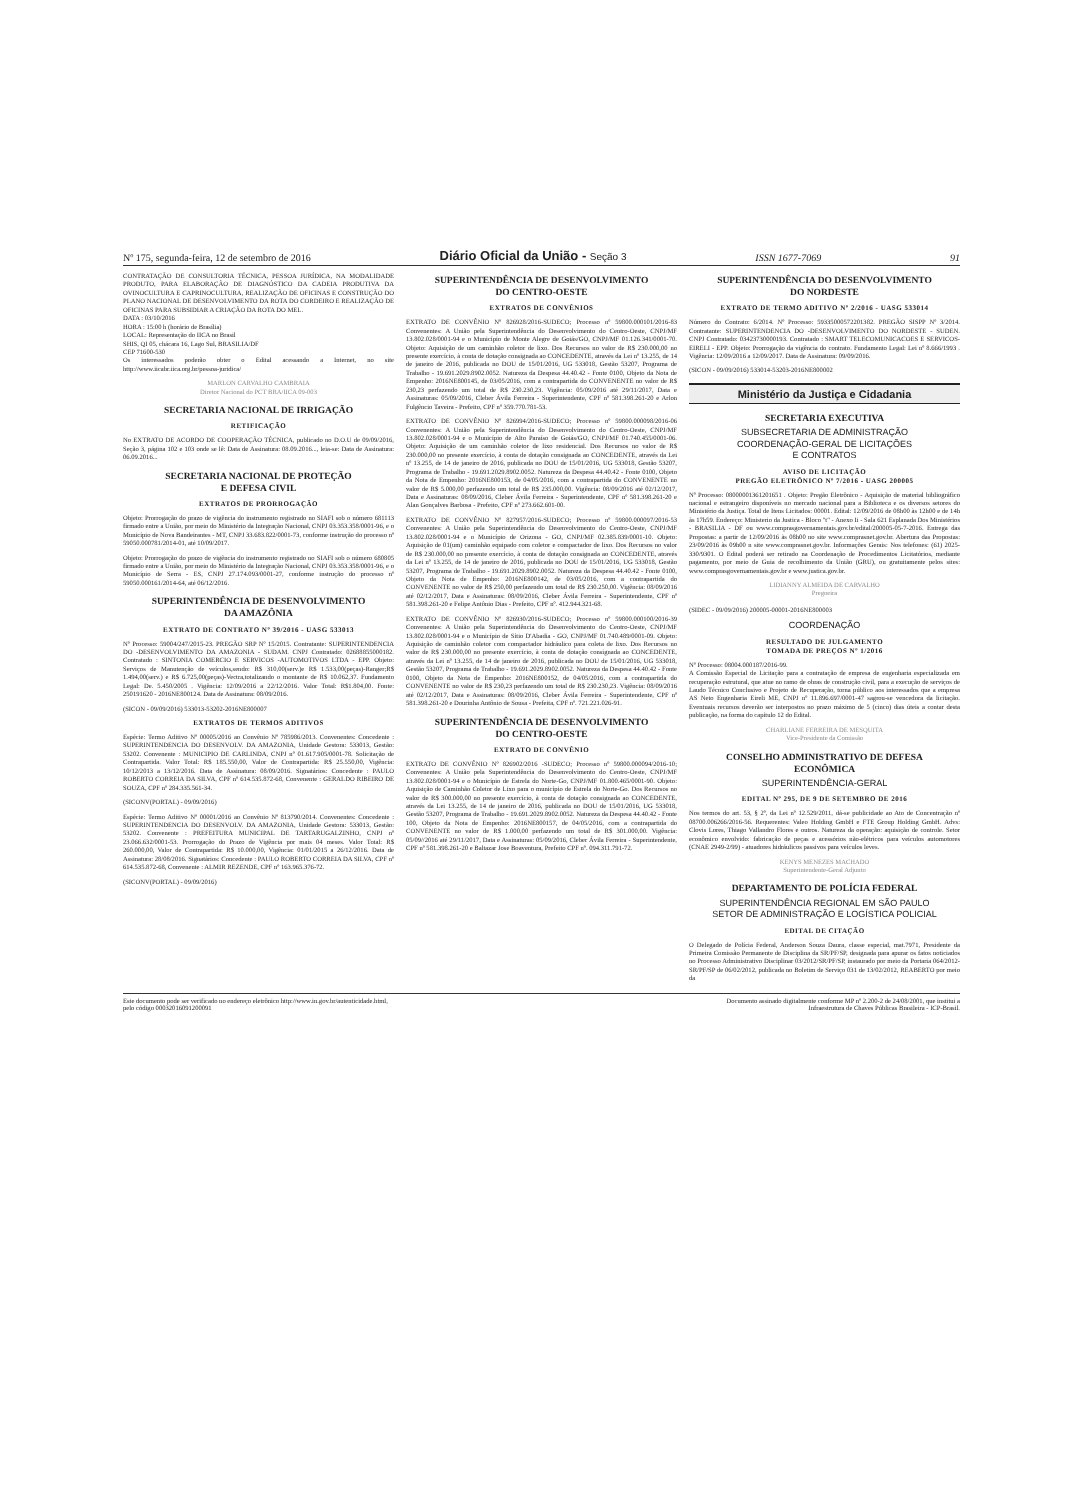Nº 175, segunda-feira, 12 de setembro de 2016 Diário Oficial da União - Seção 3 ISSN 1677-7069 91
CONTRATAÇÃO DE CONSULTORIA TÉCNICA, PESSOA JURÍDICA, NA MODALIDADE PRODUTO, PARA ELABORAÇÃO DE DIAGNÓSTICO DA CADEIA PRODUTIVA DA OVINOCULTURA E CAPRINOCULTURA, REALIZAÇÃO DE OFICINAS E CONSTRUÇÃO DO PLANO NACIONAL DE DESENVOLVIMENTO DA ROTA DO CORDEIRO E REALIZAÇÃO DE OFICINAS PARA SUBSIDIAR A CRIAÇÃO DA ROTA DO MEL.
DATA : 03/10/2016
HORA : 15:00 h (horário de Brasília)
LOCAL: Representação do IICA no Brasil
SHIS, QI 05, chácara 16, Lago Sul, BRASILIA/DF
CEP 71600-530
Os interessados poderão obter o Edital acessando a Internet, no site http://www.iicabr.iica.org.br/pessoa-juridica/
MARLON CARVALHO CAMBRAIA
Diretor Nacional do PCT BRA/IICA 09-003
SECRETARIA NACIONAL DE IRRIGAÇÃO
RETIFICAÇÃO
No EXTRATO DE ACORDO DE COOPERAÇÃO TÉCNICA, publicado no D.O.U de 09/09/2016, Seção 3, página 102 e 103 onde se lê: Data de Assinatura: 08.09.2016..., leia-se: Data de Assinatura: 06.09.2016...
SECRETARIA NACIONAL DE PROTEÇÃO
E DEFESA CIVIL
EXTRATOS DE PRORROGAÇÃO
Objeto: Prorrogação do prazo de vigência do instrumento registrado no SIAFI sob o número 681113 firmado entre a União, por meio do Ministério da Integração Nacional, CNPJ 03.353.358/0001-96, e o Município de Nova Bandeirantes - MT, CNPJ 33.683.822/0001-73, conforme instrução do processo nº 59050.000781/2014-01, até 10/09/2017.
Objeto: Prorrogação do prazo de vigência do instrumento registrado no SIAFI sob o número 680805 firmado entre a União, por meio do Ministério da Integração Nacional, CNPJ 03.353.358/0001-96, e o Município de Serra - ES, CNPJ 27.174.093/0001-27, conforme instrução do processo nº 59050.000161/2014-64, até 06/12/2016.
SUPERINTENDÊNCIA DE DESENVOLVIMENTO
DA AMAZÔNIA
EXTRATO DE CONTRATO Nº 39/2016 - UASG 533013
Nº Processo: 59004/247/2015-23. PREGÃO SRP Nº 15/2015. Contratante: SUPERINTENDENCIA DO -DESENVOLVIMENTO DA AMAZONIA - SUDAM. CNPJ Contratado: 02688855000182. Contratado : SINTONIA COMERCIO E SERVICOS -AUTOMOTIVOS LTDA - EPP. Objeto: Serviços de Manutenção de veículos,sendo: R$ 310,00(serv.)e R$ 1.533,00(peças)-Ranger;R$ 1.494,00(serv.) e R$ 6.725,00(peças)-Vectra,totalizando o montante de R$ 10.062,37. Fundamento Legal: De. 5.450/2005 . Vigência: 12/09/2016 a 22/12/2016. Valor Total: R$1.804,00. Fonte: 250191620 - 2016NE800124. Data de Assinatura: 08/09/2016.
(SICON - 09/09/2016) 533013-53202-2016NE800007
EXTRATOS DE TERMOS ADITIVOS
Espécie: Termo Aditivo Nº 00005/2016 ao Convênio Nº 785986/2013. Convenentes: Concedente : SUPERINTENDENCIA DO DESENVOLV. DA AMAZONIA, Unidade Gestora: 533013, Gestão: 53202. Convenente : MUNICIPIO DE CARLINDA, CNPJ nº 01.617.905/0001-78. Solicitação de Contrapartida. Valor Total: R$ 185.550,00, Valor de Contrapartida: R$ 25.550,00, Vigência: 10/12/2013 a 13/12/2016. Data de Assinatura: 08/09/2016. Signatários: Concedente : PAULO ROBERTO CORREIA DA SILVA, CPF nº 614.535.872-68, Convenente : GERALDO RIBEIRO DE SOUZA, CPF nº 284.335.561-34.
(SICONV(PORTAL) - 09/09/2016)
Espécie: Termo Aditivo Nº 00001/2016 ao Convênio Nº 813790/2014. Convenentes: Concedente : SUPERINTENDENCIA DO DESENVOLV. DA AMAZONIA, Unidade Gestora: 533013, Gestão: 53202. Convenente : PREFEITURA MUNICIPAL DE TARTARUGALZINHO, CNPJ nº 23.066.632/0001-53. Prorrogação do Prazo de Vigência por mais 04 meses. Valor Total: R$ 260.000,00, Valor de Contrapartida: R$ 10.000,00, Vigência: 01/01/2015 a 26/12/2016. Data de Assinatura: 28/08/2016. Signatários: Concedente : PAULO ROBERTO CORREIA DA SILVA, CPF nº 614.535.872-68, Convenente : ALMIR REZENDE, CPF nº 163.965.376-72.
(SICONV(PORTAL) - 09/09/2016)
SUPERINTENDÊNCIA DE DESENVOLVIMENTO
DO CENTRO-OESTE
EXTRATOS DE CONVÊNIOS
EXTRATO DE CONVÊNIO Nº 826928/2016-SUDECO; Processo nº 59800.000101/2016-83 Convenentes: A União pela Superintendência do Desenvolvimento do Centro-Oeste, CNPJ/MF 13.802.028/0001-94 e o Município de Monte Alegre de Goiás/GO, CNPJ/MF 01.126.341/0001-70. Objeto: Aquisição de um caminhão coletor de lixo. Dos Recursos no valor de R$ 230.000,00 no presente exercício, à conta de dotação consignada ao CONCEDENTE, através da Lei nº 13.255, de 14 de janeiro de 2016, publicada no DOU de 15/01/2016, UG 533018, Gestão 53207, Programa de Trabalho - 19.691.2029.8902.0052. Natureza da Despesa 44.40.42 - Fonte 0100, Objeto da Nota de Empenho: 2016NE800145, de 03/05/2016, com a contrapartida do CONVENENTE no valor de R$ 230,23 perfazendo um total de R$ 230.230,23. Vigência: 05/09/2016 até 29/11/2017, Data e Assinaturas: 05/09/2016, Cleber Ávila Ferreira - Superintendente, CPF nº 581.398.261-20 e Arlon Fulgêncio Taveira - Prefeito, CPF nº 359.770.781-53.
EXTRATO DE CONVÊNIO Nº 826994/2016-SUDECO; Processo nº 59800.000098/2016-06 Convenentes: A União pela Superintendência do Desenvolvimento do Centro-Oeste, CNPJ/MF 13.802.028/0001-94 e o Município de Alto Paraíso de Goiás/GO, CNPJ/MF 01.740.455/0001-06. Objeto: Aquisição de um caminhão coletor de lixo residencial. Dos Recursos no valor de R$ 230.000,00 no presente exercício, à conta de dotação consignada ao CONCEDENTE, através da Lei nº 13.255, de 14 de janeiro de 2016, publicada no DOU de 15/01/2016, UG 533018, Gestão 53207, Programa de Trabalho - 19.691.2029.8902.0052. Natureza da Despesa 44.40.42 - Fonte 0100, Objeto da Nota de Empenho: 2016NE800153, de 04/05/2016, com a contrapartida do CONVENENTE no valor de R$ 5.000,00 perfazendo um total de R$ 235.000,00. Vigência: 08/09/2016 até 02/12/2017, Data e Assinaturas: 08/09/2016, Cleber Ávila Ferreira - Superintendente, CPF nº 581.398.261-20 e Alan Gonçalves Barbosa - Prefeito, CPF nº 273.662.601-00.
EXTRATO DE CONVÊNIO Nº 827957/2016-SUDECO; Processo nº 59800.000097/2016-53 Convenentes: A União pela Superintendência do Desenvolvimento do Centro-Oeste, CNPJ/MF 13.802.028/0001-94 e o Município de Orizona - GO, CNPJ/MF 02.385.839/0001-10. Objeto: Aquisição de 01(um) caminhão equipado com coletor e compactador de lixo. Dos Recursos no valor de R$ 230.000,00 no presente exercício, à conta de dotação consignada ao CONCEDENTE, através da Lei nº 13.255, de 14 de janeiro de 2016, publicada no DOU de 15/01/2016, UG 533018, Gestão 53207, Programa de Trabalho - 19.691.2029.8902.0052. Natureza da Despesa 44.40.42 - Fonte 0100, Objeto da Nota de Empenho: 2016NE800142, de 03/05/2016, com a contrapartida do CONVENENTE no valor de R$ 250,00 perfazendo um total de R$ 230.250,00. Vigência: 08/09/2016 até 02/12/2017, Data e Assinaturas: 08/09/2016, Cleber Ávila Ferreira - Superintendente, CPF nº 581.398.261-20 e Felipe Antônio Dias - Prefeito, CPF nº. 412.944.321-68.
EXTRATO DE CONVÊNIO Nº 826930/2016-SUDECO; Processo nº 59800.000100/2016-39 Convenentes: A União pela Superintendência do Desenvolvimento do Centro-Oeste, CNPJ/MF 13.802.028/0001-94 e o Município de Sítio D'Abadia - GO, CNPJ/MF 01.740.489/0001-09. Objeto: Aquisição de caminhão coletor com compactador hidráulico para coleta de lixo. Dos Recursos no valor de R$ 230.000,00 no presente exercício, à conta de dotação consignada ao CONCEDENTE, através da Lei nº 13.255, de 14 de janeiro de 2016, publicada no DOU de 15/01/2016, UG 533018, Gestão 53207, Programa de Trabalho - 19.691.2029.8902.0052. Natureza da Despesa 44.40.42 - Fonte 0100, Objeto da Nota de Empenho: 2016NE800152, de 04/05/2016, com a contrapartida do CONVENENTE no valor de R$ 230,23 perfazendo um total de R$ 230.230,23. Vigência: 08/09/2016 até 02/12/2017, Data e Assinaturas: 08/09/2016, Cleber Ávila Ferreira - Superintendente, CPF nº 581.398.261-20 e Dourinha Antônio de Sousa - Prefeita, CPF nº. 721.221.026-91.
SUPERINTENDÊNCIA DE DESENVOLVIMENTO
DO CENTRO-OESTE
EXTRATO DE CONVÊNIO
EXTRATO DE CONVÊNIO Nº 826902/2016 -SUDECO; Processo nº 59800.000094/2016-10; Convenentes: A União pela Superintendência do Desenvolvimento do Centro-Oeste, CNPJ/MF 13.802.028/0001-94 e o Município de Estrela do Norte-Go, CNPJ/MF 01.800.465/0001-90. Objeto: Aquisição de Caminhão Coletor de Lixo para o município de Estrela do Norte-Go. Dos Recursos no valor de R$ 300.000,00 no presente exercício, à conta de dotação consignada ao CONCEDENTE, através da Lei 13.255, de 14 de janeiro de 2016, publicada no DOU de 15/01/2016, UG 533018, Gestão 53207, Programa de Trabalho - 19.691.2029.8902.0052. Natureza da Despesa 44.40.42 - Fonte 100, Objeto da Nota de Empenho: 2016NE800157, de 04/05/2016, com a contrapartida do CONVENENTE no valor de R$ 1.000,00 perfazendo um total de R$ 301.000,00. Vigência: 05/09//2016 até 29/11/2017, Data e Assinaturas: 05/09/2016, Cleber Ávila Ferreira - Superintendente, CPF nº 581.398.261-20 e Baltazar Jose Boaventura, Prefeito CPF nº. 094.311.791-72.
SUPERINTENDÊNCIA DO DESENVOLVIMENTO
DO NORDESTE
EXTRATO DE TERMO ADITIVO Nº 2/2016 - UASG 533014
Número do Contrato: 6/2014. Nº Processo: 59335000572201382. PREGÃO SISPP Nº 3/2014. Contratante: SUPERINTENDENCIA DO -DESENVOLVIMENTO DO NORDESTE - SUDEN. CNPJ Contratado: 03423730000193. Contratado : SMART TELECOMUNICACOES E SERVICOS-EIRELI - EPP. Objeto: Prorrogação da vigência do contrato. Fundamento Legal: Lei nº 8.666/1993 . Vigência: 12/09/2016 a 12/09/2017. Data de Assinatura: 09/09/2016.
(SICON - 09/09/2016) 533014-53203-2016NE800002
Ministério da Justiça e Cidadania
SECRETARIA EXECUTIVA
SUBSECRETARIA DE ADMINISTRAÇÃO
COORDENAÇÃO-GERAL DE LICITAÇÕES
E CONTRATOS
AVISO DE LICITAÇÃO
PREGÃO ELETRÔNICO Nº 7/2016 - UASG 200005
Nº Processo: 08000001361201651 . Objeto: Pregão Eletrônico - Aquisição de material bibliográfico nacional e estrangeiro disponíveis no mercado nacional para a Biblioteca e os diversos setores do Ministério da Justiça. Total de Itens Licitados: 00001. Edital: 12/09/2016 de 08h00 às 12h00 e de 14h às 17h59. Endereço: Ministerio da Justica - Bloco "t" - Anexo Ii - Sala 621 Esplanada Dos Ministérios - BRASILIA - DF ou www.comprasgovernamentais.gov.br/edital/200005-05-7-2016. Entrega das Propostas: a partir de 12/09/2016 às 08h00 no site www.comprasnet.gov.br. Abertura das Propostas: 23/09/2016 às 09h00 n site www.comprasnet.gov.br. Informações Gerais: Nos telefones: (61) 2025-330/9301. O Edital poderá ser retirado na Coordenação de Procedimentos Licitatórios, mediante pagamento, por meio de Guia de recolhimento da União (GRU), ou gratuitamente pelos sites: www.comprasgovernamentais.gov.br e www.justica.gov.br.
LIDIANNY ALMEIDA DE CARVALHO
Pregoeira
(SIDEC - 09/09/2016) 200005-00001-2016NE800003
COORDENAÇÃO
RESULTADO DE JULGAMENTO
TOMADA DE PREÇOS Nº 1/2016
Nº Processo: 08004.000187/2016-99.
A Comissão Especial de Licitação para a contratação de empresa de engenharia especializada em recuperação estrutural, que atue no ramo de obras de construção civil, para a execução de serviços de Laudo Técnico Conclusivo e Projeto de Recuperação, torna público aos interessados que a empresa AS Neto Engenharia Eireli ME, CNPJ nº 11.896.697/0001-47 sagrou-se vencedora da licitação. Eventuais recursos deverão ser interpostos no prazo máximo de 5 (cinco) dias úteis a contar desta publicação, na forma do capítulo 12 do Edital.
CHARLIANE FERREIRA DE MESQUITA
Vice-Presidente da Comissão
CONSELHO ADMINISTRATIVO DE DEFESA
ECONÔMICA
SUPERINTENDÊNCIA-GERAL
EDITAL Nº 295, DE 9 DE SETEMBRO DE 2016
Nos termos do art. 53, § 2º, da Lei nº 12.529/2011, dá-se publicidade ao Ato de Concentração nº 08700.006266/2016-56. Requerentes: Valeo Holding GmbH e FTE Group Holding GmbH. Advs: Clovis Lores, Thiago Vallandro Flores e outros. Natureza da operação: aquisição de controle. Setor econômico envolvido: fabricação de peças e acessórios não-elétricos para veículos automotores (CNAE 2949-2/99) - atuadores hidráulicos passivos para veículos leves.
KENYS MENEZES MACHADO
Superintendente-Geral Adjunto
DEPARTAMENTO DE POLÍCIA FEDERAL
SUPERINTENDÊNCIA REGIONAL EM SÃO PAULO
SETOR DE ADMINISTRAÇÃO E LOGÍSTICA POLICIAL
EDITAL DE CITAÇÃO
O Delegado de Polícia Federal, Anderson Souza Daura, classe especial, mat.7971, Presidente da Primeira Comissão Permanente de Disciplina da SR/PF/SP, designada para apurar os fatos noticiados no Processo Administrativo Disciplinar 03/2012/SR/PF/SP, instaurado por meio da Portaria 064/2012-SR/PF/SP de 06/02/2012, publicada no Boletim de Serviço 031 de 13/02/2012, REABERTO por meio da
Este documento pode ser verificado no endereço eletrônico http://www.in.gov.br/autenticidade.html,
pelo código 00032016091200091 Documento assinado digitalmente conforme MP nº 2.200-2 de 24/08/2001, que institui a
Infraestrutura de Chaves Públicas Brasileira - ICP-Brasil.